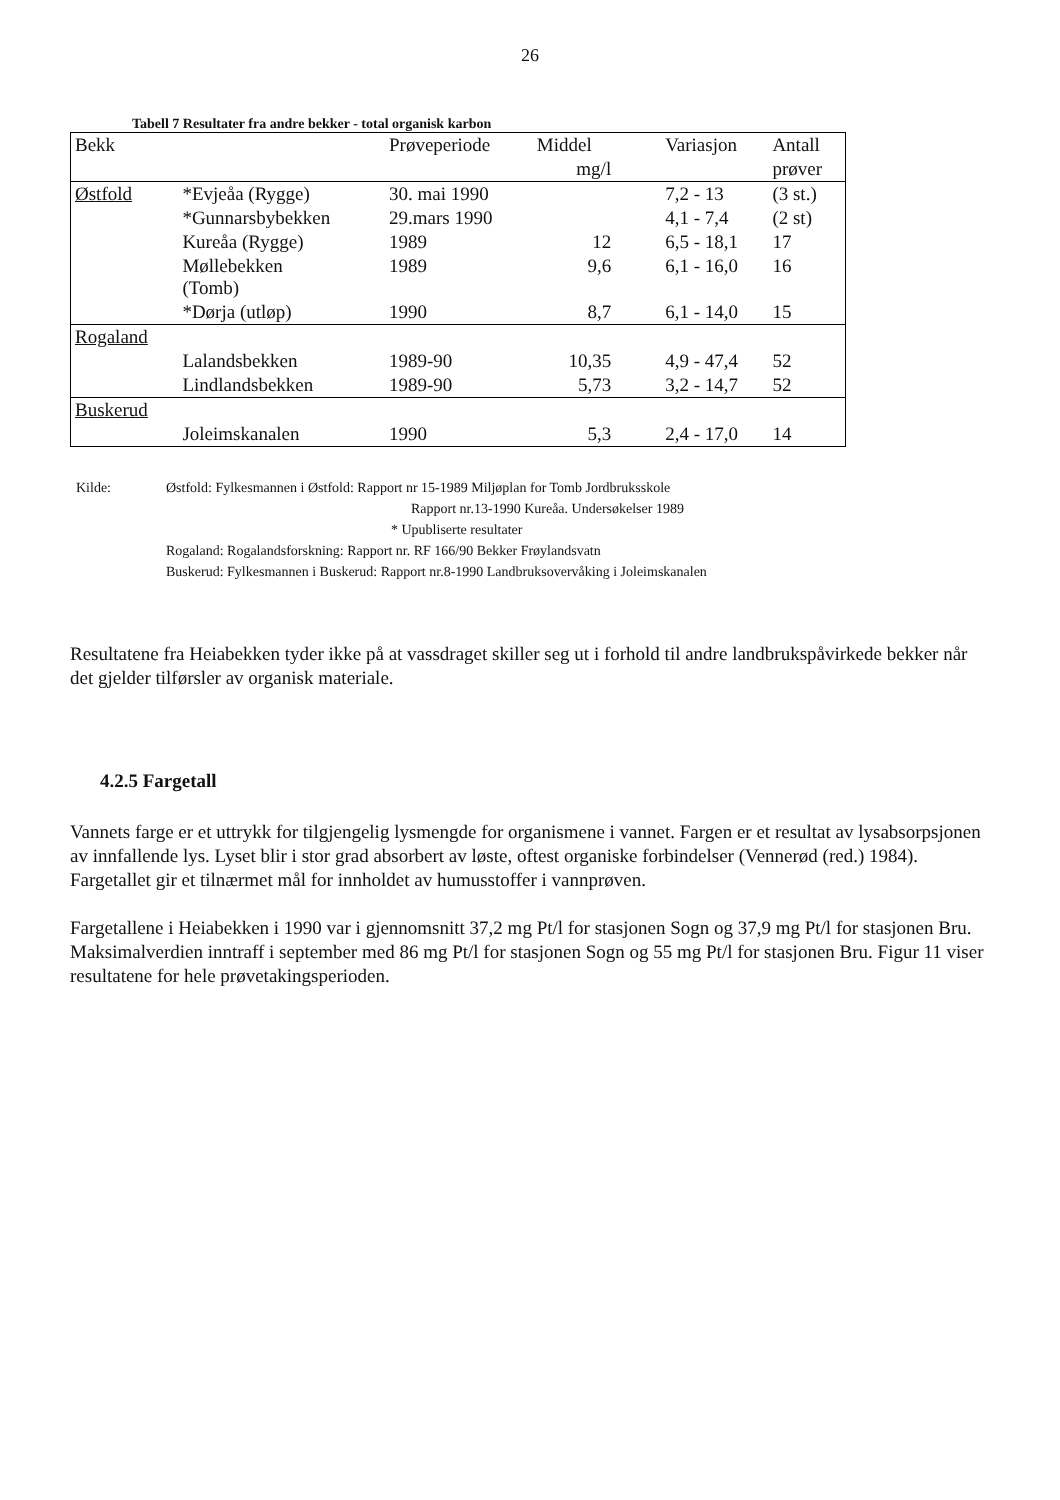26
Tabell 7 Resultater fra andre bekker - total organisk karbon
| Bekk | | Prøveperiode | Middel | Variasjon | Antall |
| --- | --- | --- | --- | --- | --- |
| | | | mg/l | | prøver |
| Østfold | *Evjeåa (Rygge) | 30. mai 1990 | | 7,2 - 13 | (3 st.) |
| | *Gunnarsbybekken | 29.mars 1990 | | 4,1 - 7,4 | (2 st) |
| | Kureåa (Rygge) | 1989 | 12 | 6,5 - 18,1 | 17 |
| | Møllebekken (Tomb) | 1989 | 9,6 | 6,1 - 16,0 | 16 |
| | *Dørja (utløp) | 1990 | 8,7 | 6,1 - 14,0 | 15 |
| Rogaland | | | | | |
| | Lalandsbekken | 1989-90 | 10,35 | 4,9 - 47,4 | 52 |
| | Lindlandsbekken | 1989-90 | 5,73 | 3,2 - 14,7 | 52 |
| Buskerud | | | | | |
| | Joleimskanalen | 1990 | 5,3 | 2,4 - 17,0 | 14 |
| Kilde: | Østfold: Fylkesmannen i Østfold: Rapport nr 15-1989 Miljøplan for Tomb Jordbruksskole Rapport nr.13-1990 Kureåa. Undersøkelser 1989 * Upubliserte resultater Rogaland: Rogalandsforskning: Rapport nr. RF 166/90 Bekker Frøylandsvatn Buskerud: Fylkesmannen i Buskerud: Rapport nr.8-1990 Landbruksovervåking i Joleimskanalen |
Resultatene fra Heiabekken tyder ikke på at vassdraget skiller seg ut i forhold til andre landbrukspåvirkede bekker når det gjelder tilførsler av organisk materiale.
4.2.5 Fargetall
Vannets farge er et uttrykk for tilgjengelig lysmengde for organismene i vannet. Fargen er et resultat av lysabsorpsjonen av innfallende lys. Lyset blir i stor grad absorbert av løste, oftest organiske forbindelser (Vennerød (red.) 1984). Fargetallet gir et tilnærmet mål for innholdet av humusstoffer i vannprøven.
Fargetallene i Heiabekken i 1990 var i gjennomsnitt 37,2 mg Pt/l for stasjonen Sogn og 37,9 mg Pt/l for stasjonen Bru. Maksimalverdien inntraff i september med 86 mg Pt/l for stasjonen Sogn og 55 mg Pt/l for stasjonen Bru. Figur 11 viser resultatene for hele prøvetakingsperioden.